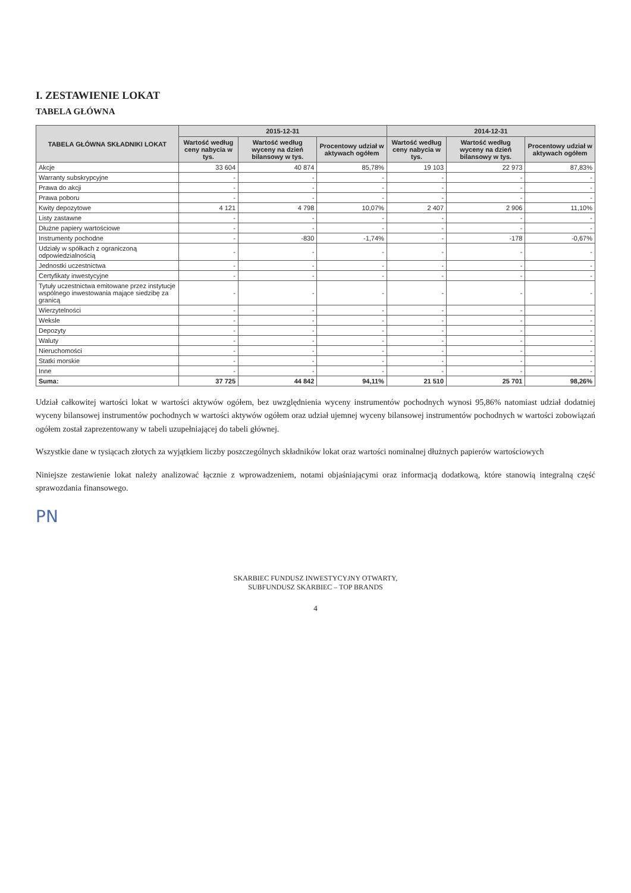I. ZESTAWIENIE LOKAT
TABELA GŁÓWNA
| TABELA GŁÓWNA SKŁADNIKI LOKAT | 2015-12-31 | | | 2014-12-31 | | |
| --- | --- | --- | --- | --- | --- | --- |
| | Wartość według ceny nabycia w tys. | Wartość według wyceny na dzień bilansowy w tys. | Procentowy udział w aktywach ogółem | Wartość według ceny nabycia w tys. | Wartość według wyceny na dzień bilansowy w tys. | Procentowy udział w aktywach ogółem |
| Akcje | 33 604 | 40 874 | 85,78% | 19 103 | 22 973 | 87,83% |
| Warranty subskrypcyjne | - | - | - | - | - | - |
| Prawa do akcji | - | - | - | - | - | - |
| Prawa poboru | - | - | - | - | - | - |
| Kwity depozytowe | 4 121 | 4 798 | 10,07% | 2 407 | 2 906 | 11,10% |
| Listy zastawne | - | - | - | - | - | - |
| Dłużne papiery wartościowe | - | - | - | - | - | - |
| Instrumenty pochodne | - | -830 | -1,74% | - | -178 | -0,67% |
| Udziały w spółkach z ograniczoną odpowiedzialnością | - | - | - | - | - | - |
| Jednostki uczestnictwa | - | - | - | - | - | - |
| Certyfikaty inwestycyjne | - | - | - | - | - | - |
| Tytuły uczestnictwa emitowane przez instytucje wspólnego inwestowania mające siedzibę za granicą | - | - | - | - | - | - |
| Wierzytelności | - | - | - | - | - | - |
| Weksle | - | - | - | - | - | - |
| Depozyty | - | - | - | - | - | - |
| Waluty | - | - | - | - | - | - |
| Nieruchomości | - | - | - | - | - | - |
| Statki morskie | - | - | - | - | - | - |
| Inne | - | - | - | - | - | - |
| Suma: | 37 725 | 44 842 | 94,11% | 21 510 | 25 701 | 98,26% |
Udział całkowitej wartości lokat w wartości aktywów ogółem, bez uwzględnienia wyceny instrumentów pochodnych wynosi 95,86% natomiast udział dodatniej wyceny bilansowej instrumentów pochodnych w wartości aktywów ogółem oraz udział ujemnej wyceny bilansowej instrumentów pochodnych w wartości zobowiązań ogółem został zaprezentowany w tabeli uzupełniającej do tabeli głównej.
Wszystkie dane w tysiącach złotych za wyjątkiem liczby poszczególnych składników lokat oraz wartości nominalnej dłużnych papierów wartościowych
Niniejsze zestawienie lokat należy analizować łącznie z wprowadzeniem, notami objaśniającymi oraz informacją dodatkową, które stanowią integralną część sprawozdania finansowego.
PN
SKARBIEC FUNDUSZ INWESTYCYJNY OTWARTY,
SUBFUNDUSZ SKARBIEC – TOP BRANDS
4